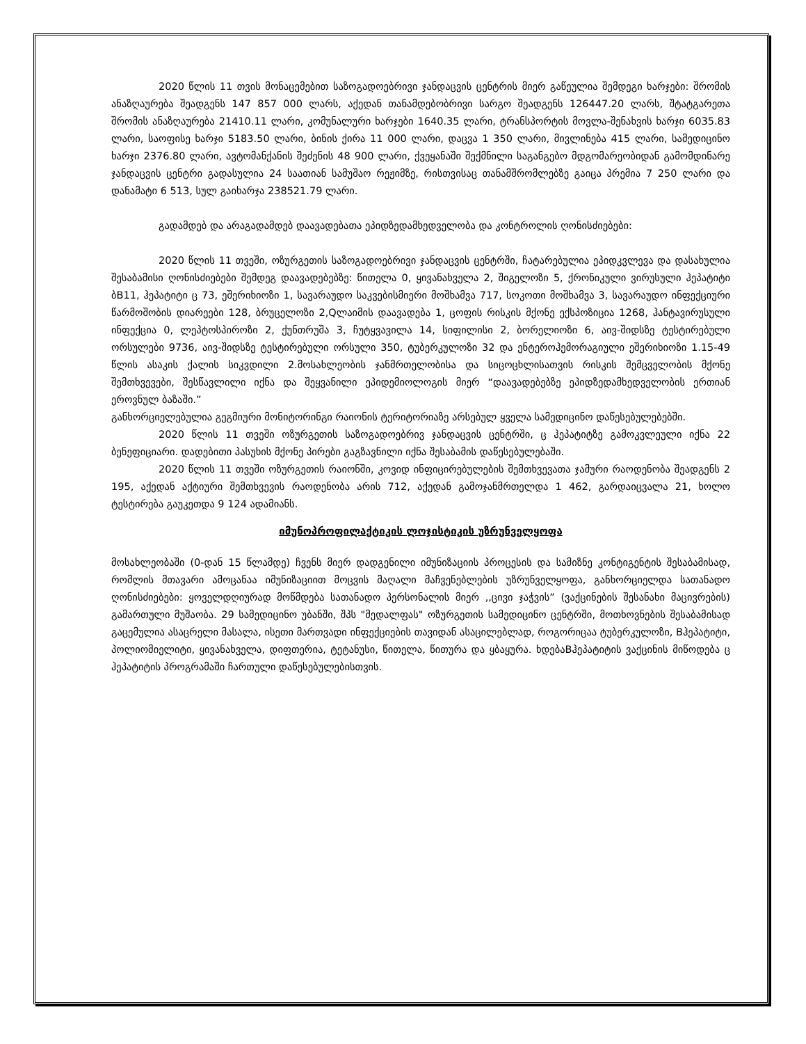2020 წლის 11 თვის მონაცემებით საზოგადოებრივი ჯანდაცვის ცენტრის მიერ გაწეულია შემდეგი ხარჯები: შრომის ანაზღაურება შეადგენს 147 857 000 ლარს, აქედან თანამდებობრივი სარგო შეადგენს 126447.20 ლარს, შტატგარეთა შრომის ანაზღაურება 21410.11 ლარი, კომუნალური ხარჯები 1640.35 ლარი, ტრანსპორტის მოვლა-შენახვის ხარჯი 6035.83 ლარი, საოფისე ხარჯი 5183.50 ლარი, ბინის ქირა 11 000 ლარი, დაცვა 1 350 ლარი, მივლინება 415 ლარი, სამედიცინო ხარჯი 2376.80 ლარი, ავტომანქანის შეძენის 48 900 ლარი, ქვეყანაში შექმნილი საგანგებო მდგომარეობიდან გამომდინარე ჯანდაცვის ცენტრი გადასულია 24 საათიან სამუშაო რეჟიმზე, რისთვისაც თანამშრომლებზე გაიცა პრემია 7 250 ლარი და დანამატი 6 513, სულ გაიხარჯა 238521.79 ლარი.
გადამდებ და არაგადამდებ დაავადებათა ეპიდზედამხედველობა და კონტროლის ღონისძიებები:
2020 წლის 11 თვეში, ოზურგეთის საზოგადოებრივი ჯანდაცვის ცენტრში, ჩატარებულია ეპიდკვლევა და დასახულია შესაბამისი ღონისძიებები შემდეგ დაავადებებზე: წითელა 0, ყივანახველა 2, შიგელოზი 5, ქრონიკული ვირუსული ჰეპატიტი ბB11, ჰეპატიტი ც 73, ეშერიხიოზი 1, სავარაუდო საკვებისმიერი მოშხამვა 717, სოკოთი მოშხამვა 3, სავარაუდო ინფექციური წარმოშობის დიარეები 128, ბრუცელოზი 2,Qლაიმის დაავადება 1, ცოფის რისკის მქონე ექსპოზიცია 1268, ჰანტავირუსული ინფექცია 0, ლეპტოსპიროზი 2, ქუნთრუშა 3, ჩუტყვავილა 14, სიფილისი 2, ბორელიოზი 6, აივ-შიდსზე ტესტირებული ორსულები 9736, აივ-შიდსზე ტესტირებული ორსული 350, ტუბერკულოზი 32 და ენტეროჰემორაგიული ეშერიხიოზი 1.15-49 წლის ასაკის ქალის სიკვდილი 2.მოსახლეობის ჯანმრთელობისა და სიცოცხლისათვის რისკის შემცველობის მქონე შემთხვევები, შესწავლილი იქნა და შეყვანილი ეპიდემიოლოგის მიერ “დაავადებებზე ეპიდზედამხედველობის ერთიან ეროვნულ ბაზაში.”
განხორციელებულია გეგმიური მონიტორინგი რაიონის ტერიტორიაზე არსებულ ყველა სამედიცინო დაწესებულებებში.
2020 წლის 11 თვეში ოზურგეთის საზოგადოებრივ ჯანდაცვის ცენტრში, ც ჰეპატიტზე გამოკვლეული იქნა 22 ბენეფიციარი. დადებითი პასუხის მქონე პირები გაგზავნილი იქნა შესაბამის დაწესებულებაში.
2020 წლის 11 თვეში ოზურგეთის რაიონში, კოვიდ ინფიცირებულების შემთხვევათა ჯამური რაოდენობა შეადგენს 2 195, აქედან აქტიური შემთხვევის რაოდენობა არის 712, აქედან გამოჯანმრთელდა 1 462, გარდაიცვალა 21, ხოლო ტესტირება გაუკეთდა 9 124 ადამიანს.
იმუნოპროფილაქტიკის ლოჯისტიკის უზრუნველყოფა
მოსახლეობაში (0-დან 15 წლამდე) ჩვენს მიერ დადგენილი იმუნიზაციის პროცესის და სამიზნე კონტიგენტის შესაბამისად, რომლის მთავარი ამოცანაა იმუნიზაციით მოცვის მაღალი მაჩვენებლების უზრუნველყოფა, განხორციელდა სათანადო ღონისძიებები: ყოველდღიურად მოწმდება სათანადო პერსონალის მიერ ,,ცივი ჯაჭვის” (ვაქცინების შესანახი მაცივრების) გამართული მუშაობა. 29 სამედიცინო უბანში, შპს "მედალფას" ოზურგეთის სამედიცინო ცენტრში, მოთხოვნების შესაბამისად გაცემულია ასაცრელი მასალა, ისეთი მართვადი ინფექციების თავიდან ასაცილებლად, როგორიცაა ტუბერკულოზი, Bჰეპატიტი, პოლიომიელიტი, ყივანახველა, დიფთერია, ტეტანუსი, წითელა, წითურა და ყბაყურა. ხდებაBჰეპატიტის ვაქცინის მიწოდება ც ჰეპატიტის პროგრამაში ჩართული დაწესებულებისთვის.